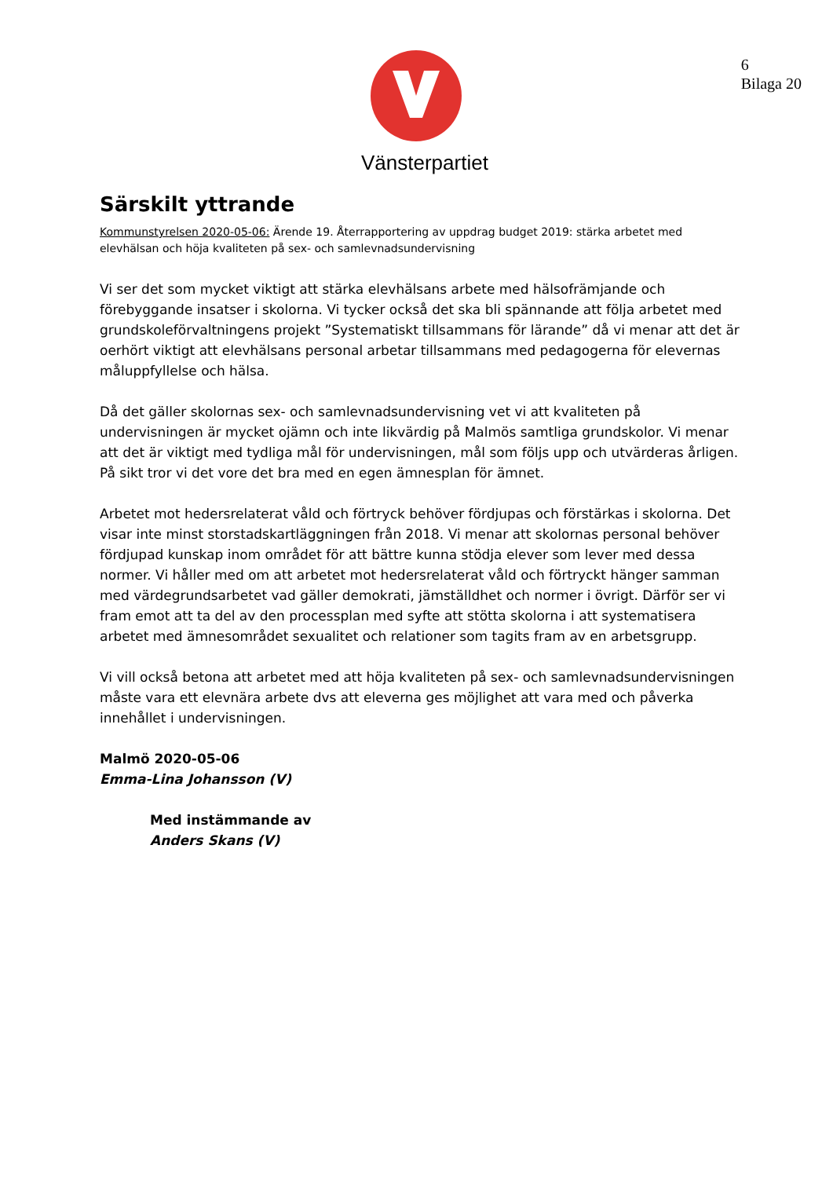6
Bilaga 20
Vänsterpartiet
Särskilt yttrande
Kommunstyrelsen 2020-05-06: Ärende 19. Återrapportering av uppdrag budget 2019: stärka arbetet med elevhälsan och höja kvaliteten på sex- och samlevnadsundervisning
Vi ser det som mycket viktigt att stärka elevhälsans arbete med hälsofrämjande och förebyggande insatser i skolorna. Vi tycker också det ska bli spännande att följa arbetet med grundskoleförvaltningens projekt ”Systematiskt tillsammans för lärande” då vi menar att det är oerhört viktigt att elevhälsans personal arbetar tillsammans med pedagogerna för elevernas måluppfyllelse och hälsa.
Då det gäller skolornas sex- och samlevnadsundervisning vet vi att kvaliteten på undervisningen är mycket ojämn och inte likvärdig på Malmös samtliga grundskolor. Vi menar att det är viktigt med tydliga mål för undervisningen, mål som följs upp och utvärderas årligen. På sikt tror vi det vore det bra med en egen ämnesplan för ämnet.
Arbetet mot hedersrelaterat våld och förtryck behöver fördjupas och förstärkas i skolorna. Det visar inte minst storstadskartläggningen från 2018. Vi menar att skolornas personal behöver fördjupad kunskap inom området för att bättre kunna stödja elever som lever med dessa normer. Vi håller med om att arbetet mot hedersrelaterat våld och förtryckt hänger samman med värdegrundsarbetet vad gäller demokrati, jämställdhet och normer i övrigt. Därför ser vi fram emot att ta del av den processplan med syfte att stötta skolorna i att systematisera arbetet med ämnesområdet sexualitet och relationer som tagits fram av en arbetsgrupp.
Vi vill också betona att arbetet med att höja kvaliteten på sex- och samlevnadsundervisningen måste vara ett elevnära arbete dvs att eleverna ges möjlighet att vara med och påverka innehållet i undervisningen.
Malmö 2020-05-06
Emma-Lina Johansson (V)
Med instämmande av
Anders Skans (V)